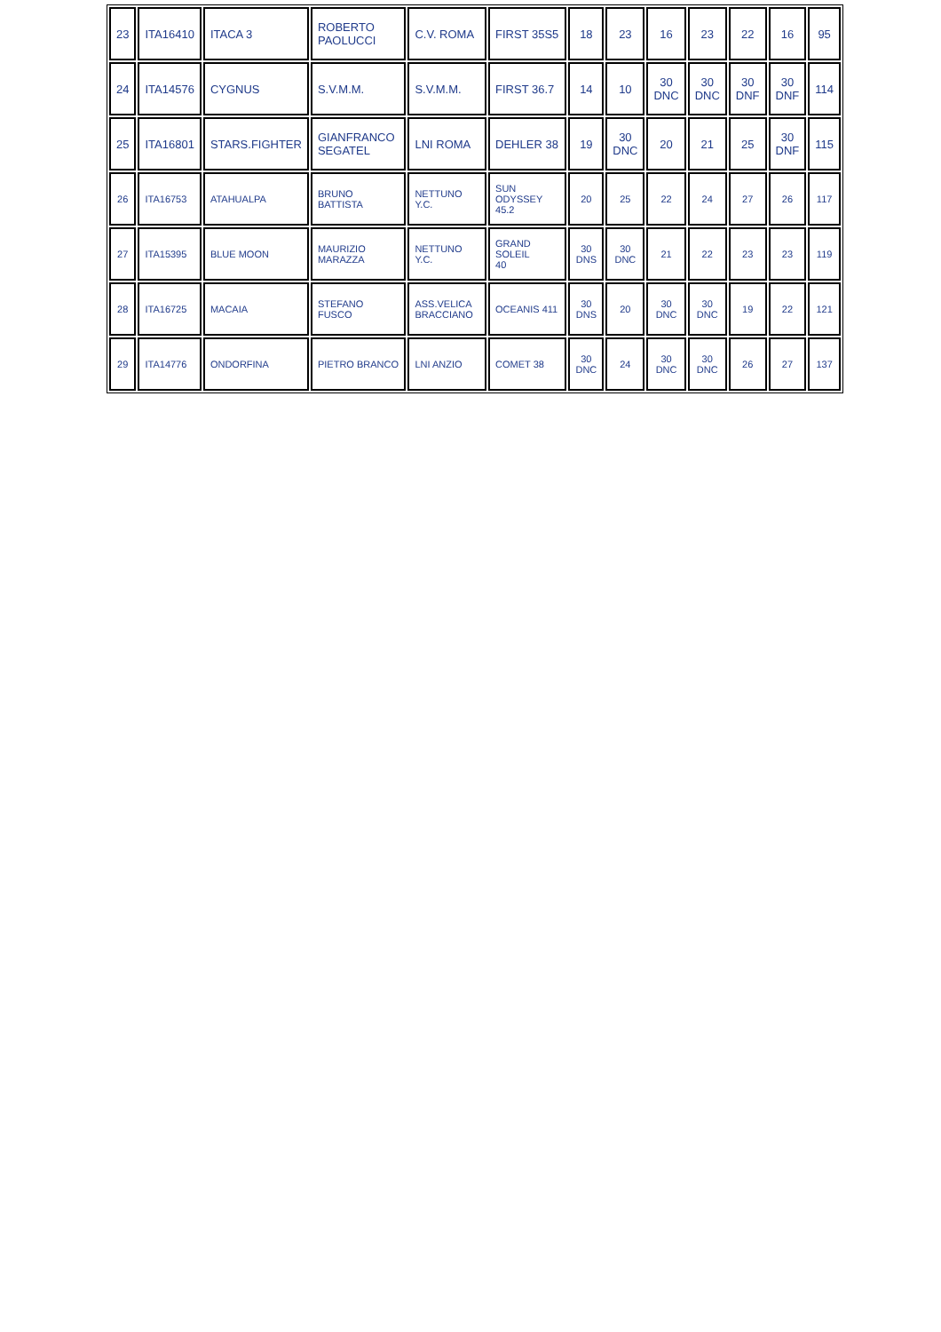| 23 | ITA16410 | ITACA 3 | ROBERTO PAOLUCCI | C.V. ROMA | FIRST 35S5 | 18 | 23 | 16 | 23 | 22 | 16 | 95 |
| 24 | ITA14576 | CYGNUS | S.V.M.M. | S.V.M.M. | FIRST 36.7 | 14 | 10 | 30 DNC | 30 DNC | 30 DNF | 30 DNF | 114 |
| 25 | ITA16801 | STARS.FIGHTER | GIANFRANCO SEGATEL | LNI ROMA | DEHLER 38 | 19 | 30 DNC | 20 | 21 | 25 | 30 DNF | 115 |
| 26 | ITA16753 | ATAHUALPA | BRUNO BATTISTA | NETTUNO Y.C. | SUN ODYSSEY 45.2 | 20 | 25 | 22 | 24 | 27 | 26 | 117 |
| 27 | ITA15395 | BLUE MOON | MAURIZIO MARAZZA | NETTUNO Y.C. | GRAND SOLEIL 40 | 30 DNS | 30 DNC | 21 | 22 | 23 | 23 | 119 |
| 28 | ITA16725 | MACAIA | STEFANO FUSCO | ASS.VELICA BRACCIANO | OCEANIS 411 | 30 DNS | 20 | 30 DNC | 30 DNC | 19 | 22 | 121 |
| 29 | ITA14776 | ONDORFINA | PIETRO BRANCO | LNI ANZIO | COMET 38 | 30 DNC | 24 | 30 DNC | 30 DNC | 26 | 27 | 137 |